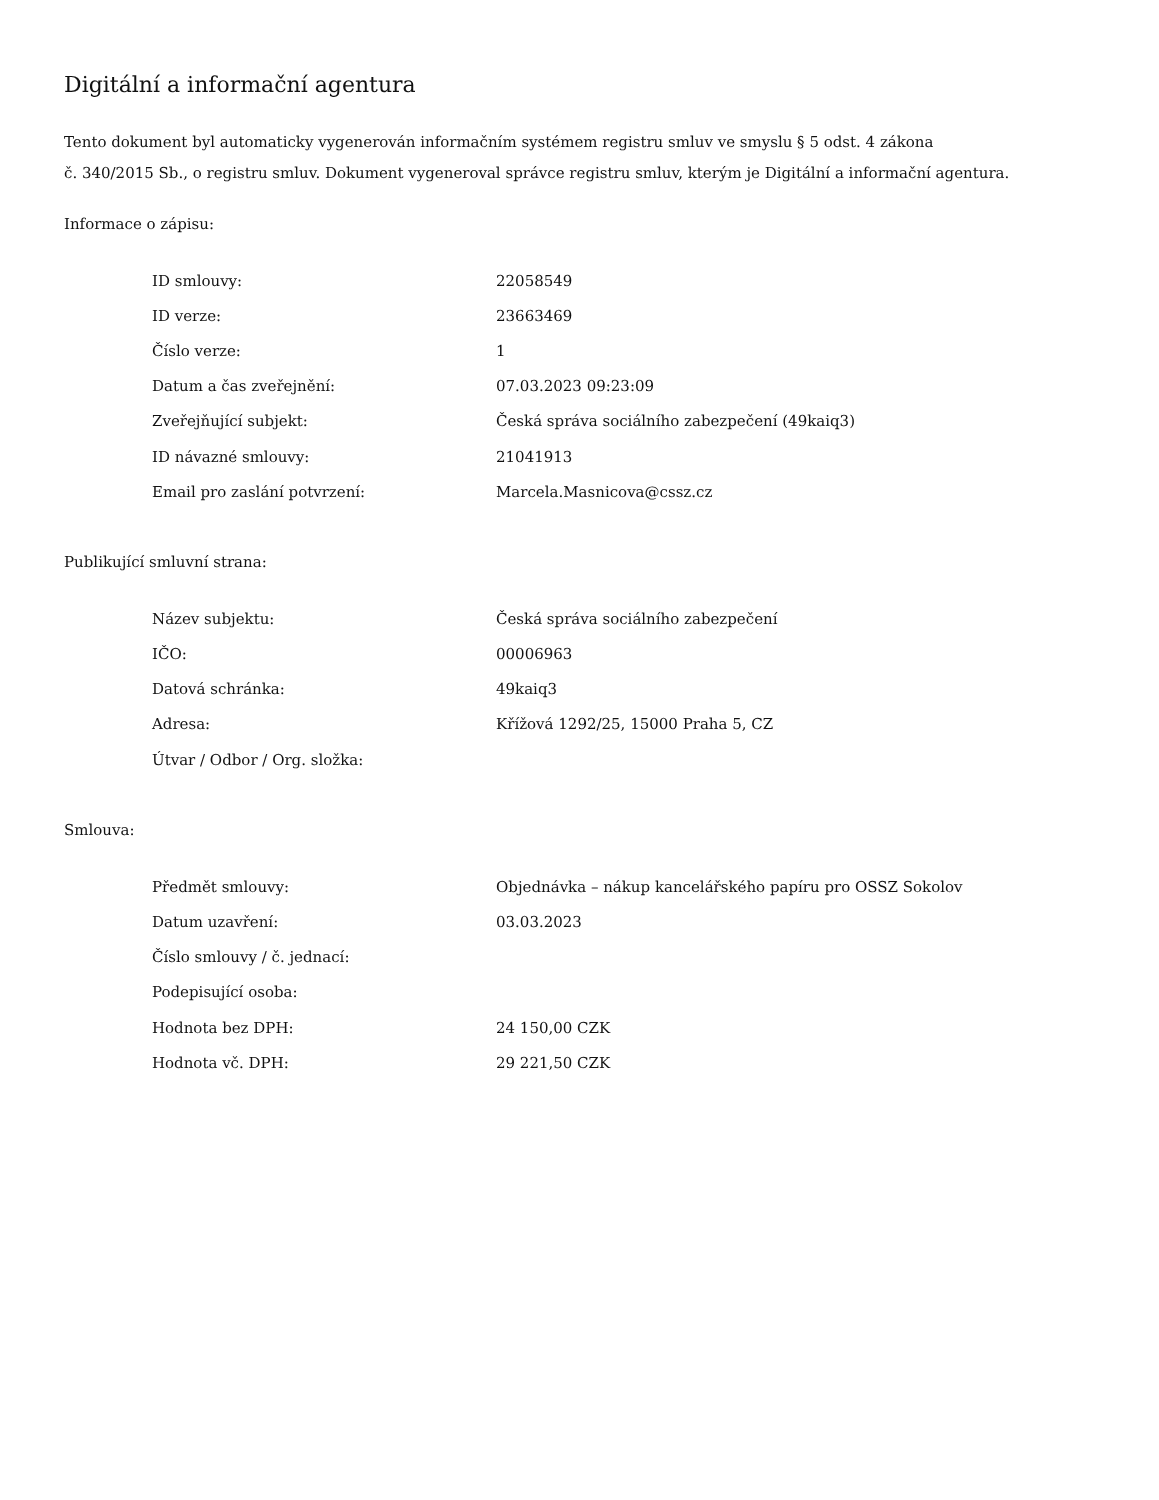Digitální a informační agentura
Tento dokument byl automaticky vygenerován informačním systémem registru smluv ve smyslu § 5 odst. 4 zákona
č. 340/2015 Sb., o registru smluv. Dokument vygeneroval správce registru smluv, kterým je Digitální a informační agentura.
Informace o zápisu:
| ID smlouvy: | 22058549 |
| ID verze: | 23663469 |
| Číslo verze: | 1 |
| Datum a čas zveřejnění: | 07.03.2023 09:23:09 |
| Zveřejňující subjekt: | Česká správa sociálního zabezpečení (49kaiq3) |
| ID návazné smlouvy: | 21041913 |
| Email pro zaslání potvrzení: | Marcela.Masnicova@cssz.cz |
Publikující smluvní strana:
| Název subjektu: | Česká správa sociálního zabezpečení |
| IČO: | 00006963 |
| Datová schránka: | 49kaiq3 |
| Adresa: | Křížová 1292/25, 15000 Praha 5, CZ |
| Útvar / Odbor / Org. složka: | |
Smlouva:
| Předmět smlouvy: | Objednávka – nákup kancelářského papíru pro OSSZ Sokolov |
| Datum uzavření: | 03.03.2023 |
| Číslo smlouvy / č. jednací: | |
| Podepisující osoba: | |
| Hodnota bez DPH: | 24 150,00 CZK |
| Hodnota vč. DPH: | 29 221,50 CZK |